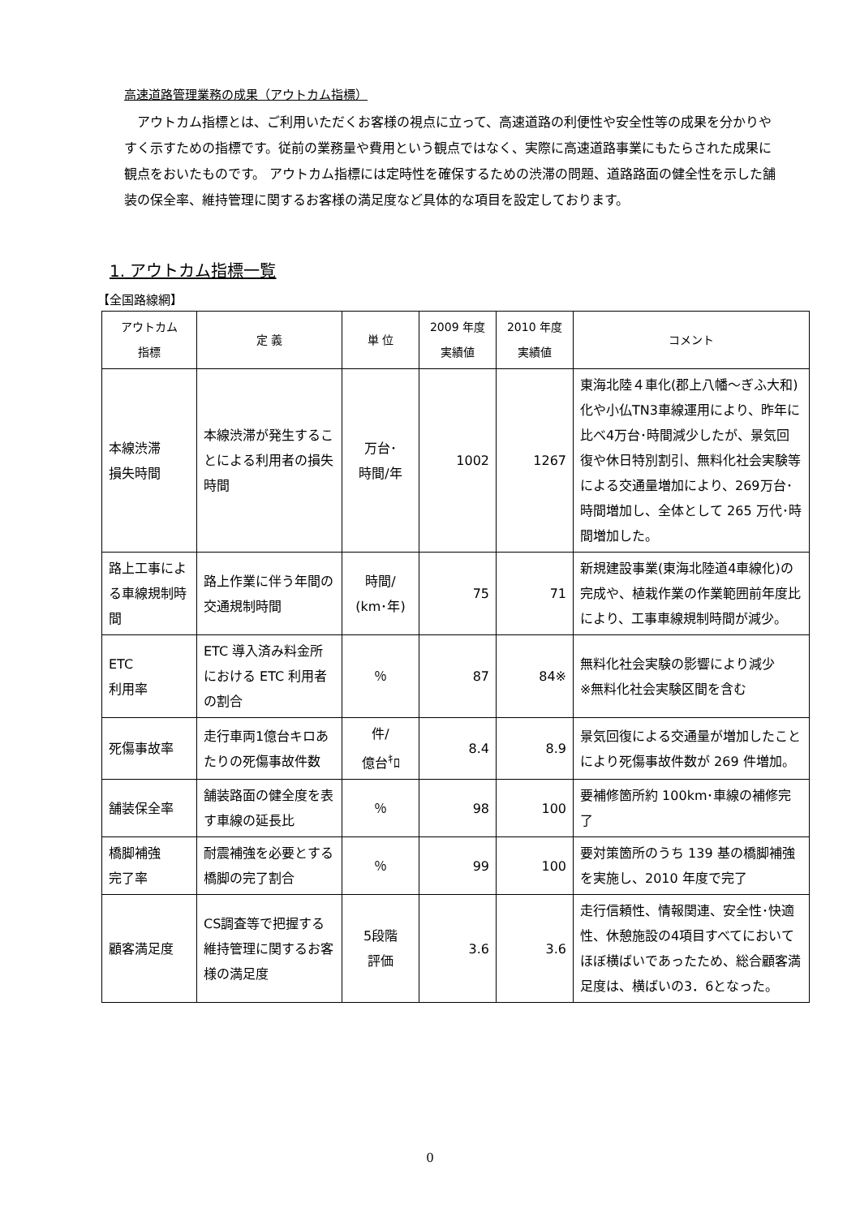高速道路管理業務の成果（アウトカム指標）
　アウトカム指標とは、ご利用いただくお客様の視点に立って、高速道路の利便性や安全性等の成果を分かりやすく示すための指標です。従前の業務量や費用という観点ではなく、実際に高速道路事業にもたらされた成果に観点をおいたものです。 アウトカム指標には定時性を確保するための渋滞の問題、道路路面の健全性を示した舗装の保全率、維持管理に関するお客様の満足度など具体的な項目を設定しております。
1. アウトカム指標一覧
【全国路線網】
| アウトカム 指標 | 定 義 | 単 位 | 2009 年度 実績値 | 2010 年度 実績値 | コメント |
| --- | --- | --- | --- | --- | --- |
| 本線渋滞 損失時間 | 本線渋滞が発生することによる利用者の損失時間 | 万台･ 時間/年 | 1002 | 1267 | 東海北陸４車化(郡上八幡～ぎふ大和)化や小仏TN3車線運用により、昨年に比べ4万台･時間減少したが、景気回復や休日特別割引、無料化社会実験等による交通量増加により、269万台･時間増加し、全体として 265 万代･時間増加した。 |
| 路上工事による車線規制時間 | 路上作業に伴う年間の交通規制時間 | 時間/ (km･年) | 75 | 71 | 新規建設事業(東海北陸道4車線化)の完成や、植栽作業の作業範囲前年度比により、工事車線規制時間が減少。 |
| ETC 利用率 | ETC 導入済み料金所における ETC 利用者の割合 | ％ | 87 | 84※ | 無料化社会実験の影響により減少 ※無料化社会実験区間を含む |
| 死傷事故率 | 走行車両1億台キロあたりの死傷事故件数 | 件/ 億台<sup>ｷ</sup>ﾛ | 8.4 | 8.9 | 景気回復による交通量が増加したことにより死傷事故件数が 269 件増加。 |
| 舗装保全率 | 舗装路面の健全度を表す車線の延長比 | ％ | 98 | 100 | 要補修箇所約 100km･車線の補修完了 |
| 橋脚補強 完了率 | 耐震補強を必要とする橋脚の完了割合 | ％ | 99 | 100 | 要対策箇所のうち 139 基の橋脚補強を実施し、2010 年度で完了 |
| 顧客満足度 | CS調査等で把握する維持管理に関するお客様の満足度 | 5段階 評価 | 3.6 | 3.6 | 走行信頼性、情報関連、安全性･快適性、休憩施設の4項目すべてにおいてほぼ横ばいであったため、総合顧客満足度は、横ばいの3．6となった。 |
0